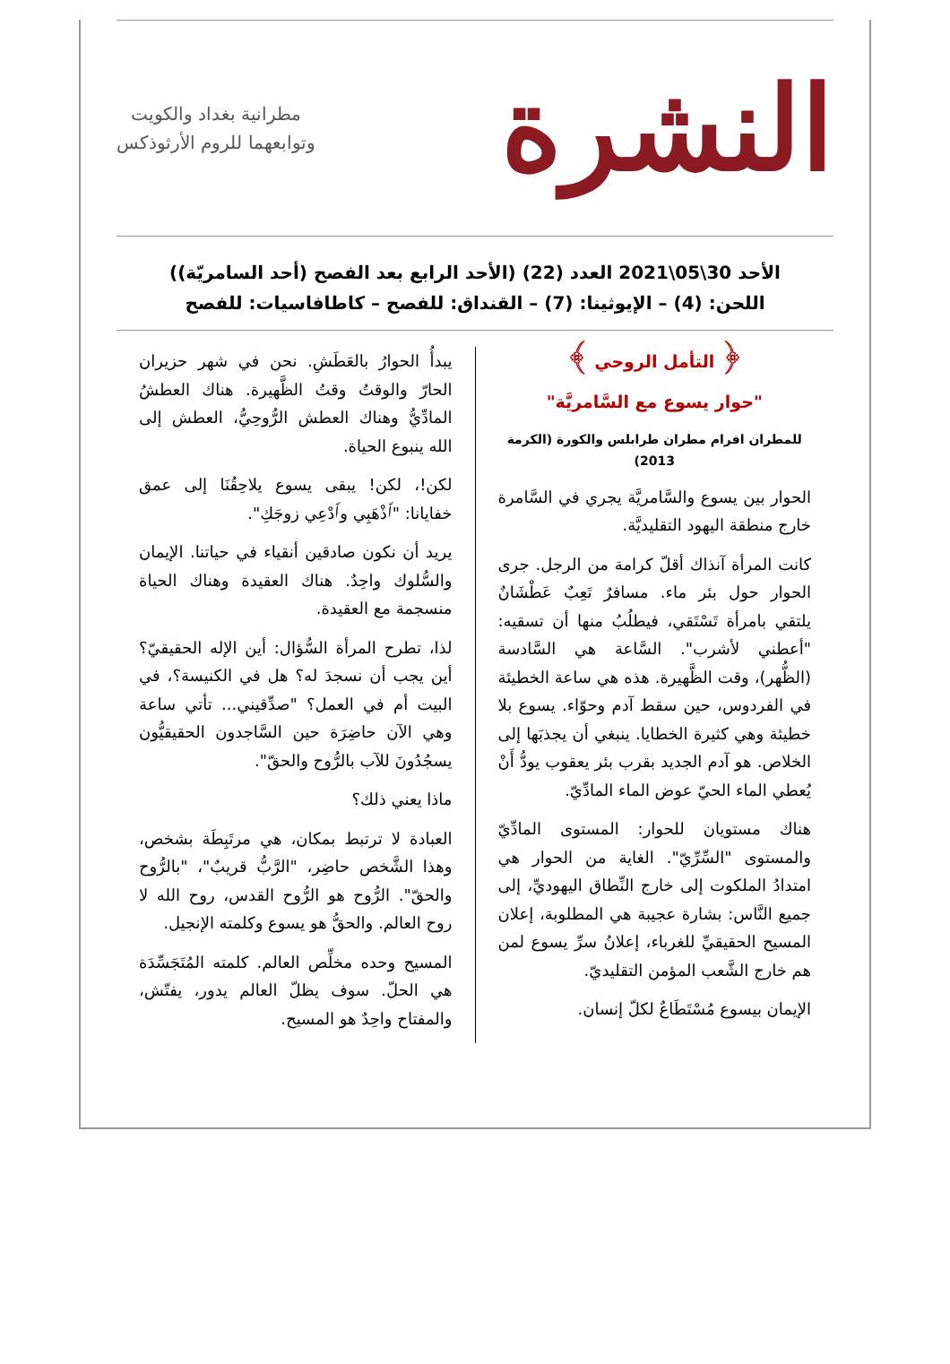النشرة
مطرانية بغداد والكويت
وتوابعهما للروم الأرثوذكس
الأحد 30\05\2021 العدد (22) (الأحد الرابع بعد الفصح (أحد السامريّة))
اللحن: (4) – الإيوثينا: (7) – القنداق: للفصح – كاطافاسيات: للفصح
﴿ التأمل الروحي ﴾
"حوار يسوع مع السَّامريَّة"
للمطران افرام مطران طرابلس والكورة (الكرمة 2013)
الحوار بين يسوع والسَّامريَّة يجري في السَّامرة خارج منطقة اليهود التقليديَّة.
كانت المرأة آنذاك أقلّ كرامة من الرجل. جرى الحوار حول بئر ماء. مسافرٌ تَعِبٌ عَطْشَانٌ يلتقي بامرأة تَسْتَقي، فيطلُبُ منها أن تسقيه: "أعطني لأشرب". السَّاعة هي السَّادسة (الظُّهر)، وقت الظَّهيرة. هذه هي ساعة الخطيئة في الفردوس، حين سقط آدم وحوّاء. يسوع بلا خطيئة وهي كثيرة الخطايا. ينبغي أن يجذبَها إلى الخلاص. هو آدم الجديد بقرب بئر يعقوب يودُّ أَنْ يُعطي الماء الحيّ عوض الماء المادِّيّ.
هناك مستويان للحوار: المستوى المادِّيّ والمستوى "السِّرِّيّ". الغاية من الحوار هي امتدادُ الملكوت إلى خارج النِّطاق اليهوديِّ، إلى جميع النَّاس: بشارة عجيبة هي المطلوبة، إعلان المسيح الحقيقيِّ للغرباء، إعلانُ سرِّ يسوع لمن هم خارج الشَّعب المؤمن التقليديّ.
الإيمان بيسوع مُسْتَطَاعٌ لكلّ إنسان.
يبدأُ الحوارُ بالعَطَشِ. نحن في شهر حزيران الحارّ والوقتُ وقتُ الظَّهيرة. هناك العطشُ المادِّيُّ وهناك العطش الرُّوحِيُّ، العطش إلى الله ينبوع الحياة.
لكن!، لكن! يبقى يسوع يلاحِقُنَا إلى عمق خفايانا: "ٱذْهَبِي وٱدْعِي زوجَكِ".
يريد أن نكون صادقين أنقياء في حياتنا. الإيمان والسُّلوك واحِدٌ. هناك العقيدة وهناك الحياة منسجمة مع العقيدة.
لذا، تطرح المرأة السُّؤال: أين الإله الحقيقيّ؟ أين يجب أن نسجدَ له؟ هل في الكنيسة؟، في البيت أم في العمل؟ "صدِّقيني... تأتي ساعة وهي الآن حاضِرَة حين السَّاجدون الحقيقيُّون يسجُدُونَ للآب بالرُّوح والحقّ".
ماذا يعني ذلك؟
العبادة لا ترتبط بمكان، هي مرتَبِطَة بشخص، وهذا الشَّخص حاضِر، "الرَّبُّ قريبٌ"، "بالرُّوح والحقّ". الرُّوح هو الرُّوح القدس، روح الله لا روح العالم. والحقُّ هو يسوع وكلمته الإنجيل.
المسيح وحده مخلِّص العالم. كلمته المُتَجَسِّدَة هي الحلّ. سوف يظلّ العالم يدور، يفتّش، والمفتاح واحِدٌ هو المسيح.